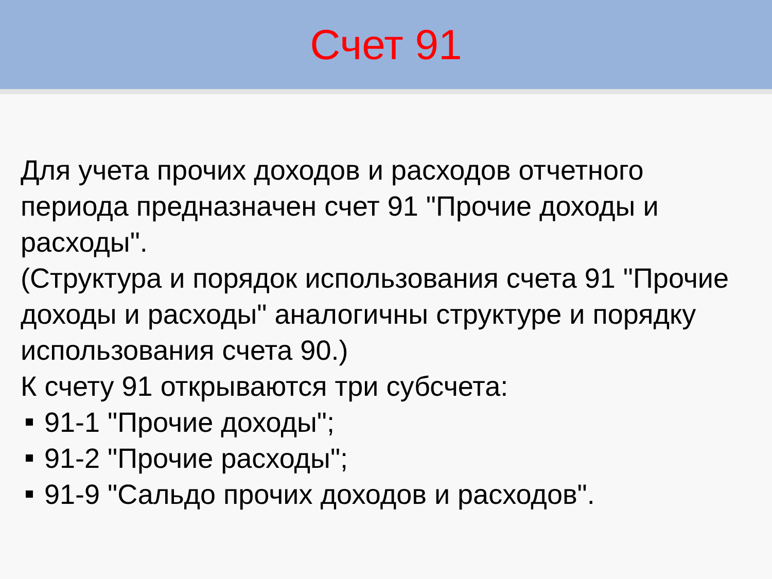Счет 91
Для учета прочих доходов и расходов отчетного периода предназначен счет 91 "Прочие доходы и расходы".
(Структура и порядок использования счета 91 "Прочие доходы и расходы" аналогичны структуре и порядку использования счета 90.)
К счету 91 открываются три субсчета:
91-1 "Прочие доходы";
91-2 "Прочие расходы";
91-9 "Сальдо прочих доходов и расходов".